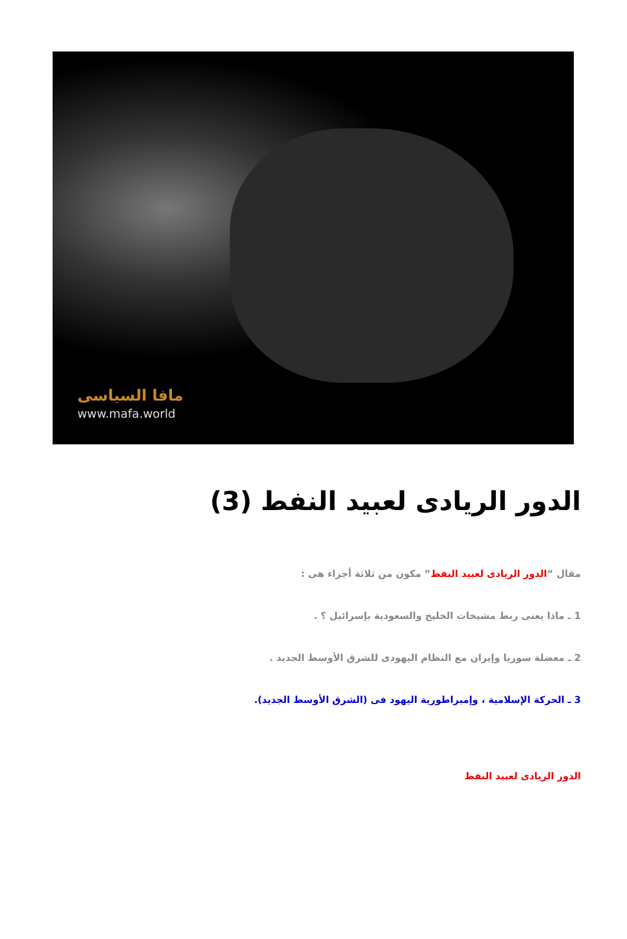مافا السياسى
www.mafa.world
الدور الريادى لعبيد النفط (3)
مقال “الدور الريادى لعبيد النفط” مكون من ثلاثة أجزاء هى :
1 ـ ماذا يعنى ربط مشيخات الخليج والسعودية بإسرائيل ؟ .
2 ـ معضلة سوريا وإيران مع النظام اليهودى للشرق الأوسط الجديد .
3 ـ الحركة الإسلامية ، وإمبراطورية اليهود فى (الشرق الأوسط الجديد).
الدور الريادى لعبيد النفط